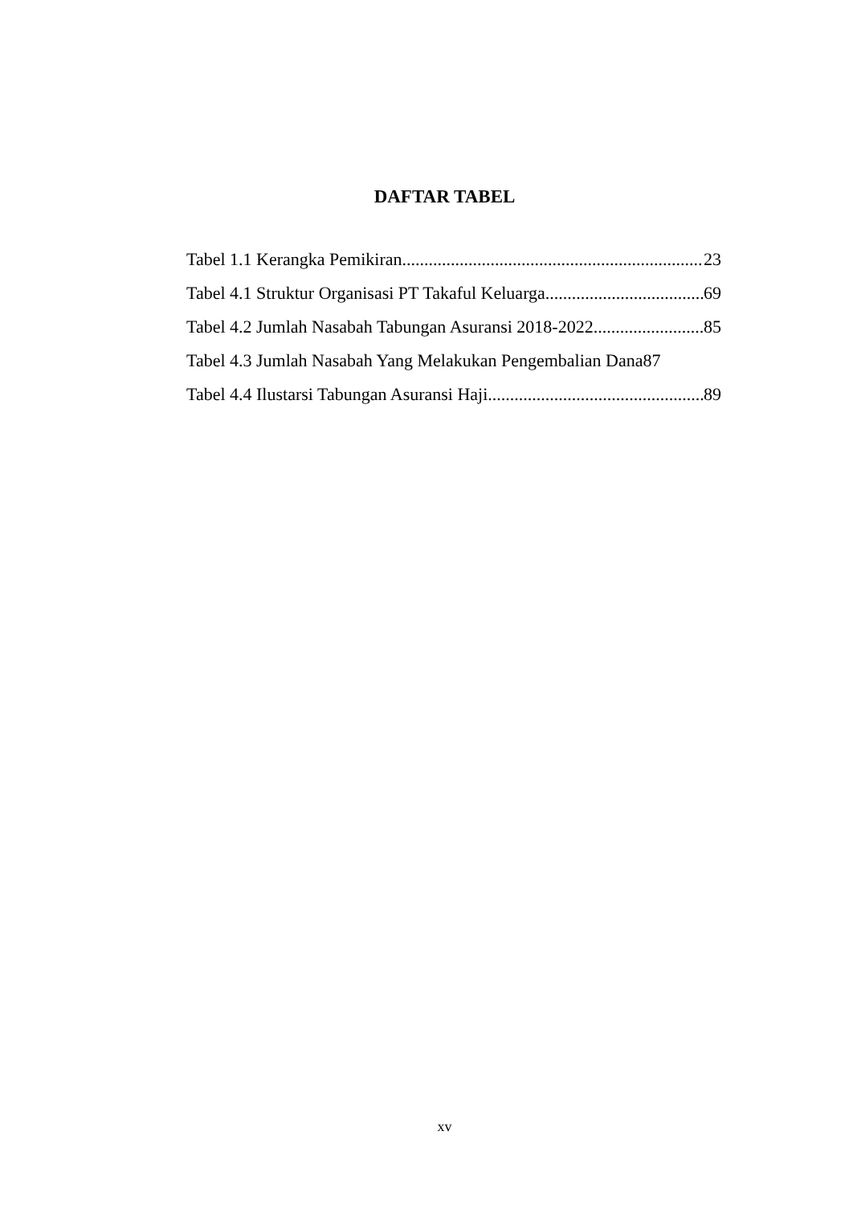DAFTAR TABEL
Tabel 1.1 Kerangka Pemikiran 23
Tabel 4.1 Struktur Organisasi PT Takaful Keluarga 69
Tabel 4.2 Jumlah Nasabah Tabungan Asuransi 2018-2022 85
Tabel 4.3 Jumlah Nasabah Yang Melakukan Pengembalian Dana 87
Tabel 4.4 Ilustarsi Tabungan Asuransi Haji 89
xv